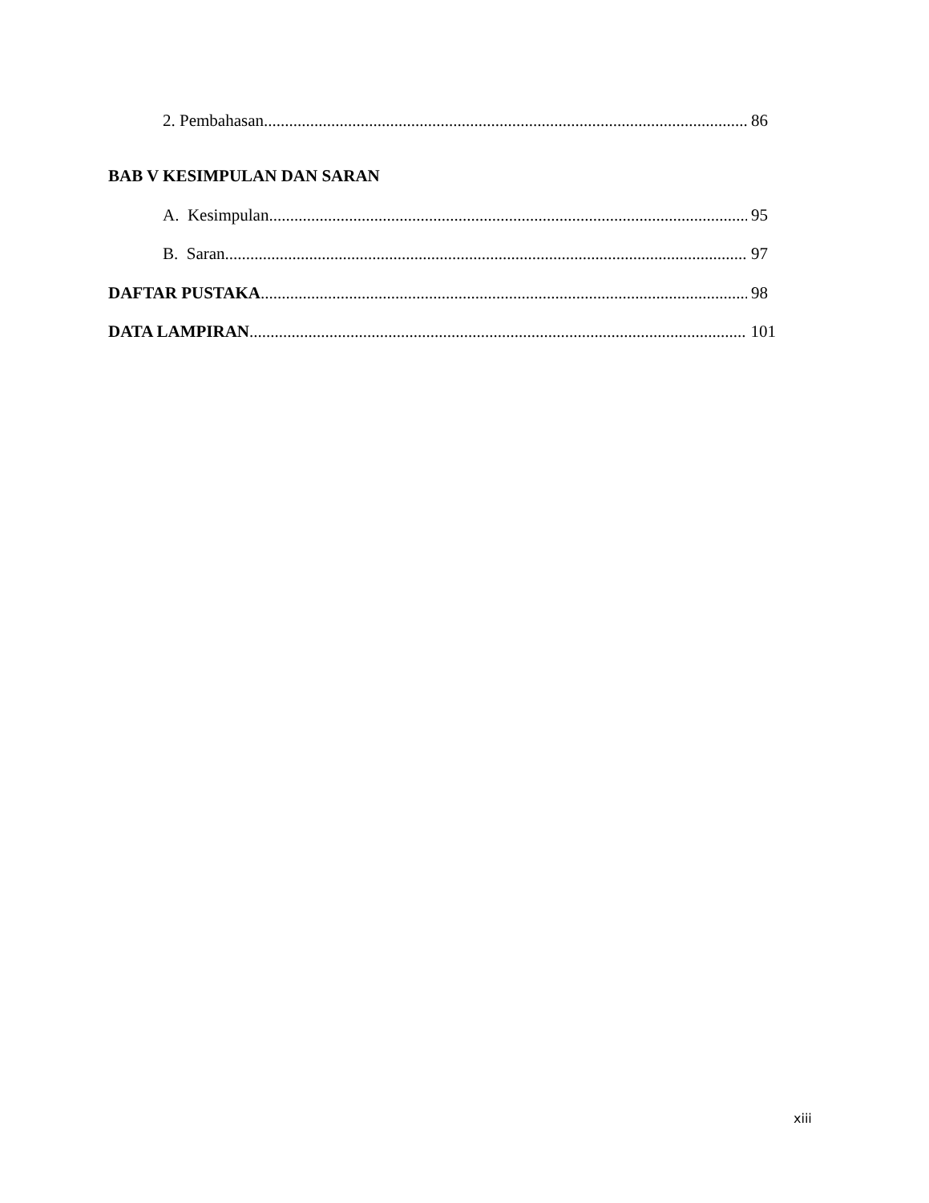2. Pembahasan 86
BAB V KESIMPULAN DAN SARAN
A. Kesimpulan 95
B. Saran 97
DAFTAR PUSTAKA 98
DATA LAMPIRAN 101
xiii